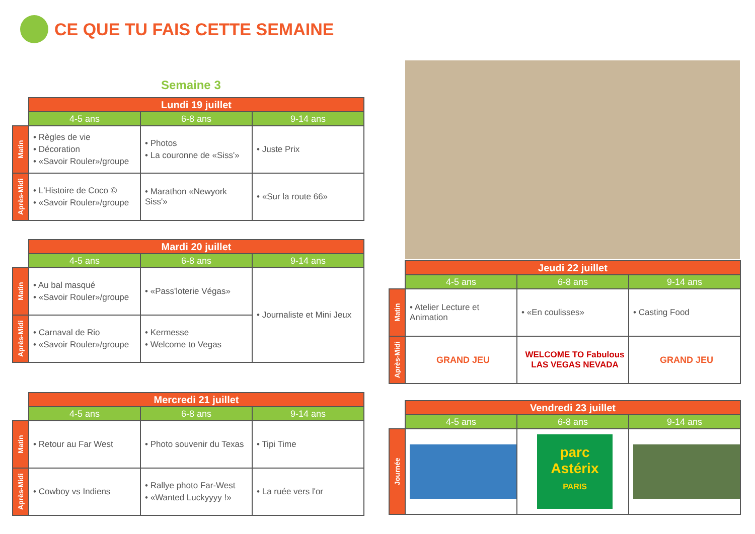CE QUE TU FAIS CETTE SEMAINE
Semaine 3
| | Lundi 19 juillet | | |
| | 4-5 ans | 6-8 ans | 9-14 ans |
| Matin | • Règles de vie • Décoration • «Savoir Rouler»/groupe | • Photos • La couronne de «Siss'» | • Juste Prix |
| Après-Midi | • L'Histoire de Coco © • «Savoir Rouler»/groupe | • Marathon «Newyork Siss'» | • «Sur la route 66» |
| | Mardi 20 juillet | | |
| | 4-5 ans | 6-8 ans | 9-14 ans |
| Matin | • Au bal masqué • «Savoir Rouler»/groupe | • «Pass'loterie Végas» | • Journaliste et Mini Jeux |
| Après-Midi | • Carnaval de Rio • «Savoir Rouler»/groupe | • Kermesse • Welcome to Vegas | |
| | Mercredi 21 juillet | | |
| | 4-5 ans | 6-8 ans | 9-14 ans |
| Matin | • Retour au Far West | • Photo souvenir du Texas | • Tipi Time |
| Après-Midi | • Cowboy vs Indiens | • Rallye photo Far-West • «Wanted Luckyyyy !» | • La ruée vers l'or |
| | Jeudi 22 juillet | | |
| | 4-5 ans | 6-8 ans | 9-14 ans |
| Matin | • Atelier Lecture et Animation | • «En coulisses» | • Casting Food |
| Après-Midi | GRAND JEU | WELCOME TO Fabulous LAS VEGAS NEVADA | GRAND JEU |
| | Vendredi 23 juillet | | |
| | 4-5 ans | 6-8 ans | 9-14 ans |
| Journée | | parc Astérix PARIS | |